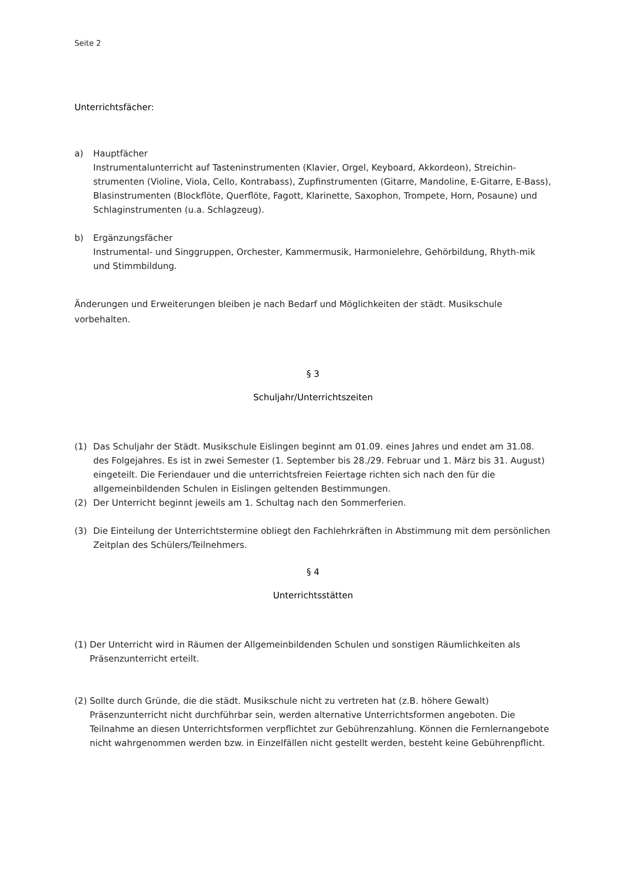Seite 2
Unterrichtsfächer:
a) Hauptfächer
Instrumentalunterricht auf Tasteninstrumenten (Klavier, Orgel, Keyboard, Akkordeon), Streichin-strumenten (Violine, Viola, Cello, Kontrabass), Zupfinstrumenten (Gitarre, Mandoline, E-Gitarre, E-Bass), Blasinstrumenten (Blockflöte, Querflöte, Fagott, Klarinette, Saxophon, Trompete, Horn, Posaune) und Schlaginstrumenten (u.a. Schlagzeug).
b) Ergänzungsfächer
Instrumental- und Singgruppen, Orchester, Kammermusik, Harmonielehre, Gehörbildung, Rhyth-mik und Stimmbildung.
Änderungen und Erweiterungen bleiben je nach Bedarf und Möglichkeiten der städt. Musikschule vorbehalten.
§ 3
Schuljahr/Unterrichtszeiten
(1) Das Schuljahr der Städt. Musikschule Eislingen beginnt am 01.09. eines Jahres und endet am 31.08. des Folgejahres. Es ist in zwei Semester (1. September bis 28./29. Februar und 1. März bis 31. August) eingeteilt. Die Feriendauer und die unterrichtsfreien Feiertage richten sich nach den für die allgemeinbildenden Schulen in Eislingen geltenden Bestimmungen.
(2) Der Unterricht beginnt jeweils am 1. Schultag nach den Sommerferien.
(3) Die Einteilung der Unterrichtstermine obliegt den Fachlehrkräften in Abstimmung mit dem persönlichen Zeitplan des Schülers/Teilnehmers.
§ 4
Unterrichtsstätten
(1)
Der Unterricht wird in Räumen der Allgemeinbildenden Schulen und sonstigen Räumlichkeiten als Präsenzunterricht erteilt.
(2)
Sollte durch Gründe, die die städt. Musikschule nicht zu vertreten hat (z.B. höhere Gewalt) Präsenzunterricht nicht durchführbar sein, werden alternative Unterrichtsformen angeboten. Die Teilnahme an diesen Unterrichtsformen verpflichtet zur Gebührenzahlung. Können die Fernlernangebote nicht wahrgenommen werden bzw. in Einzelfällen nicht gestellt werden, besteht keine Gebührenpflicht.